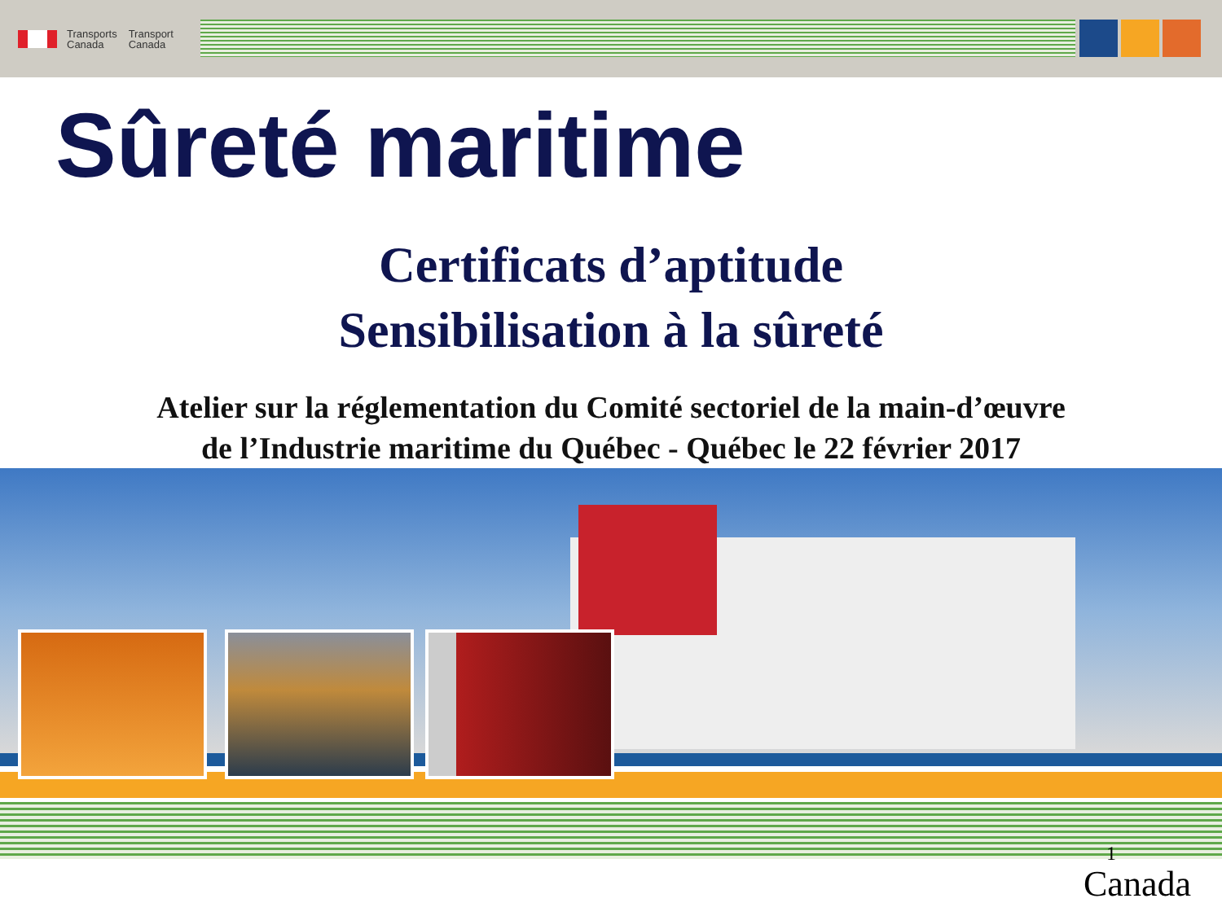Transports
Canada
Transport
Canada
Sûreté maritime
Certificats d’aptitude
Sensibilisation à la sûreté
Atelier sur la réglementation du Comité sectoriel de la main-d’œuvre
de l’Industrie maritime du Québec - Québec le 22 février 2017
1
Canada